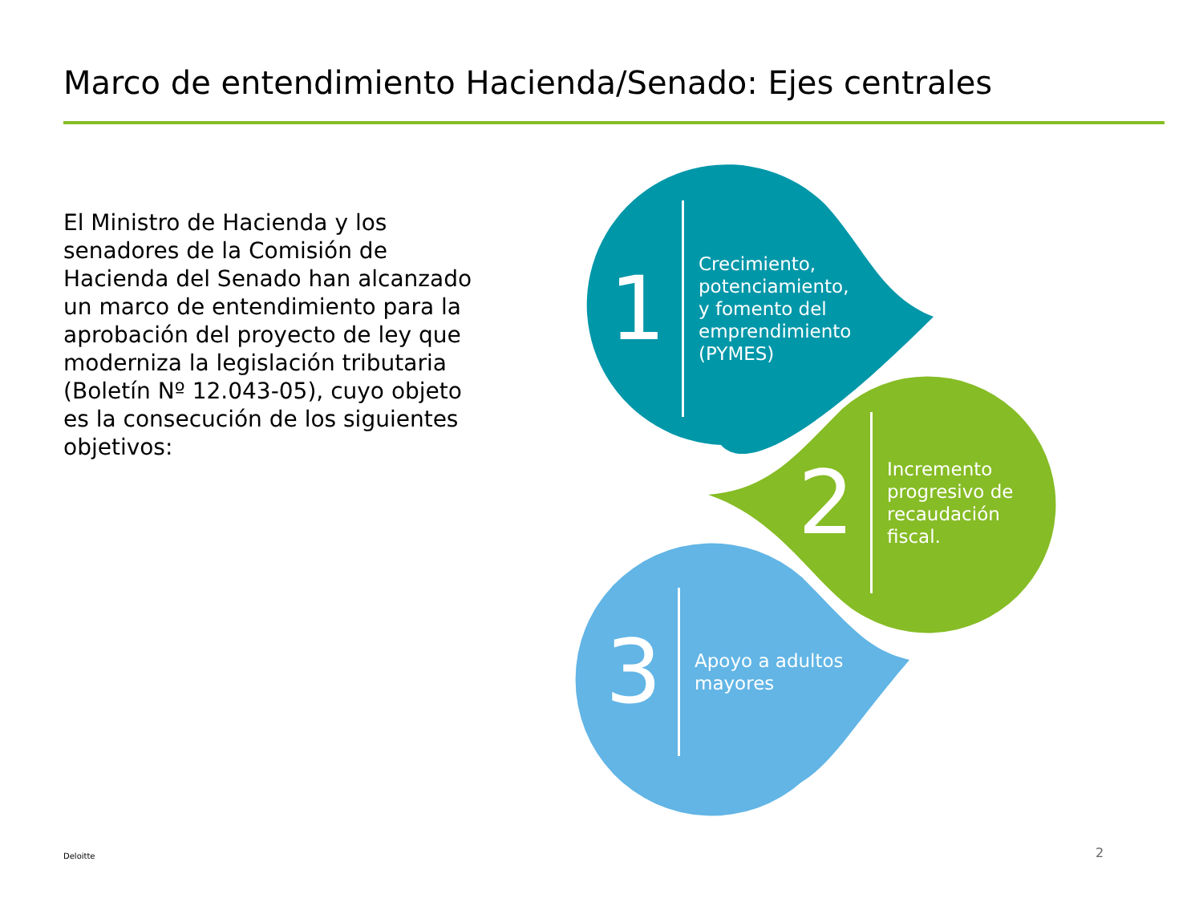Marco de entendimiento Hacienda/Senado: Ejes centrales
El Ministro de Hacienda y los senadores de la Comisión de Hacienda del Senado han alcanzado un marco de entendimiento para la aprobación del proyecto de ley que moderniza la legislación tributaria (Boletín Nº 12.043-05), cuyo objeto es la consecución de los siguientes objetivos:
1 Crecimiento,
potenciamiento,
y fomento del
emprendimiento
(PYMES)
2 Incremento
progresivo de
recaudación
fiscal.
3 Apoyo a adultos
mayores
Deloitte 2